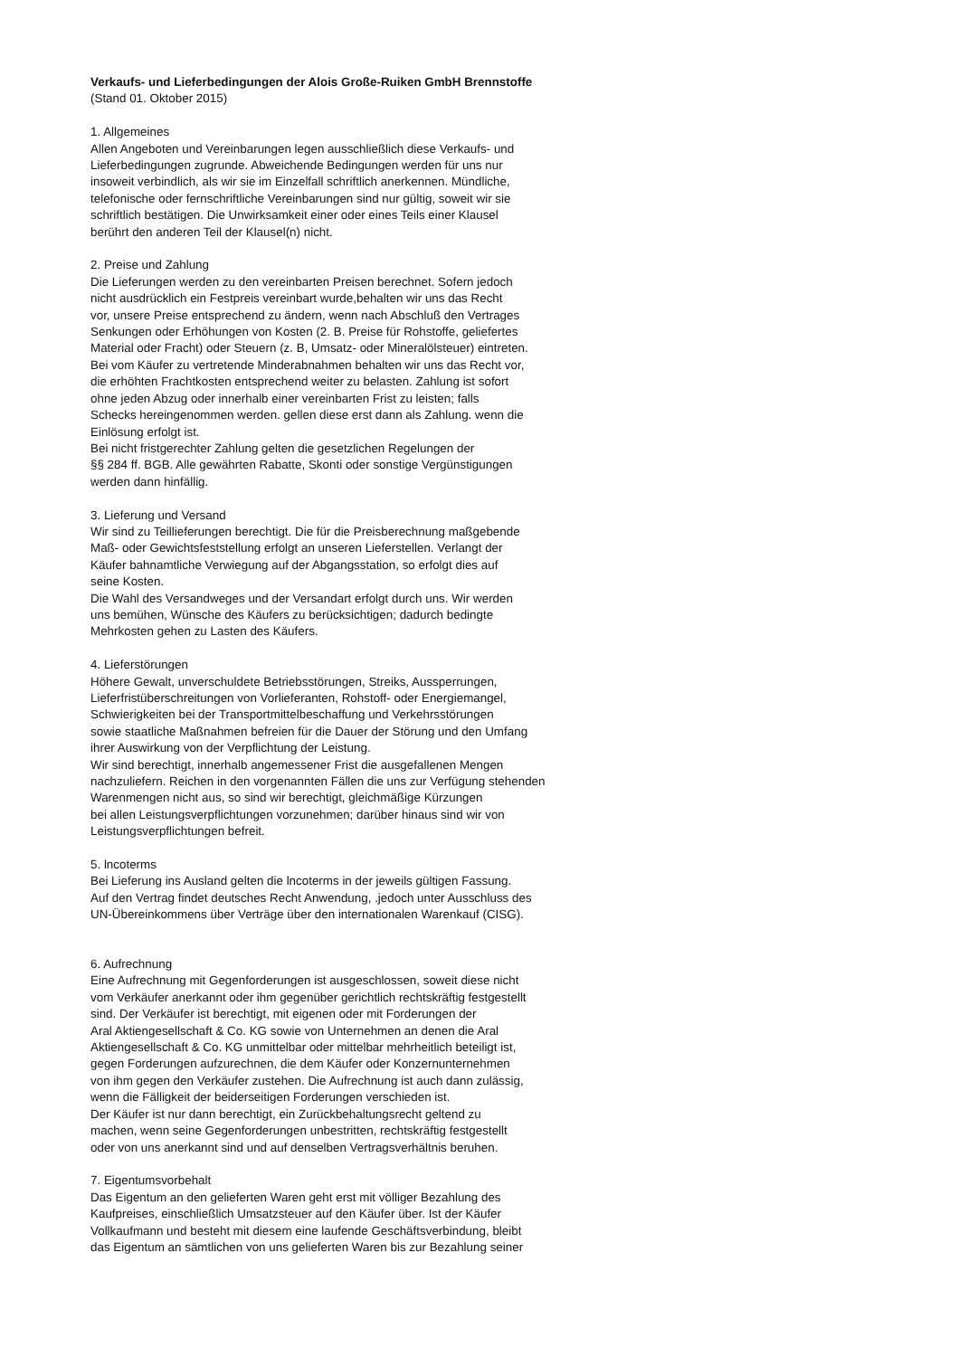Verkaufs- und Lieferbedingungen der Alois Große-Ruiken GmbH Brennstoffe
(Stand 01. Oktober 2015)
1. Allgemeines
Allen Angeboten und Vereinbarungen legen ausschließlich diese Verkaufs- und
Lieferbedingungen zugrunde. Abweichende Bedingungen werden für uns nur
insoweit verbindlich, als wir sie im Einzelfall schriftlich anerkennen. Mündliche,
telefonische oder fernschriftliche Vereinbarungen sind nur gültig, soweit wir sie
schriftlich bestätigen. Die Unwirksamkeit einer oder eines Teils einer Klausel
berührt den anderen Teil der Klausel(n) nicht.
2. Preise und Zahlung
Die Lieferungen werden zu den vereinbarten Preisen berechnet. Sofern jedoch
nicht ausdrücklich ein Festpreis vereinbart wurde,behalten wir uns das Recht
vor, unsere Preise entsprechend zu ändern, wenn nach Abschluß den Vertrages
Senkungen oder Erhöhungen von Kosten (2. B. Preise für Rohstoffe, geliefertes
Material oder Fracht) oder Steuern (z. B, Umsatz- oder Mineralölsteuer) eintreten.
Bei vom Käufer zu vertretende Minderabnahmen behalten wir uns das Recht vor,
die erhöhten Frachtkosten entsprechend weiter zu belasten. Zahlung ist sofort
ohne jeden Abzug oder innerhalb einer vereinbarten Frist zu leisten; falls
Schecks hereingenommen werden. gellen diese erst dann als Zahlung. wenn die
Einlösung erfolgt ist.
Bei nicht fristgerechter Zahlung gelten die gesetzlichen Regelungen der
§§ 284 ff. BGB. Alle gewährten Rabatte, Skonti oder sonstige Vergünstigungen
werden dann hinfällig.
3. Lieferung und Versand
Wir sind zu Teillieferungen berechtigt. Die für die Preisberechnung maßgebende
Maß- oder Gewichtsfeststellung erfolgt an unseren Lieferstellen. Verlangt der
Käufer bahnamtliche Verwiegung auf der Abgangsstation, so erfolgt dies auf
seine Kosten.
Die Wahl des Versandweges und der Versandart erfolgt durch uns. Wir werden
uns bemühen, Wünsche des Käufers zu berücksichtigen; dadurch bedingte
Mehrkosten gehen zu Lasten des Käufers.
4. Lieferstörungen
Höhere Gewalt, unverschuldete Betriebsstörungen, Streiks, Aussperrungen,
Lieferfristüberschreitungen von Vorlieferanten, Rohstoff- oder Energiemangel,
Schwierigkeiten bei der Transportmittelbeschaffung und Verkehrsstörungen
sowie staatliche Maßnahmen befreien für die Dauer der Störung und den Umfang
ihrer Auswirkung von der Verpflichtung der Leistung.
Wir sind berechtigt, innerhalb angemessener Frist die ausgefallenen Mengen
nachzuliefern. Reichen in den vorgenannten Fällen die uns zur Verfügung stehenden
Warenmengen nicht aus, so sind wir berechtigt, gleichmäßige Kürzungen
bei allen Leistungsverpflichtungen vorzunehmen; darüber hinaus sind wir von
Leistungsverpflichtungen befreit.
5. lncoterms
Bei Lieferung ins Ausland gelten die lncoterms in der jeweils gültigen Fassung.
Auf den Vertrag findet deutsches Recht Anwendung, .jedoch unter Ausschluss des
UN-Übereinkommens über Verträge über den internationalen Warenkauf (CISG).
6. Aufrechnung
Eine Aufrechnung mit Gegenforderungen ist ausgeschlossen, soweit diese nicht
vom Verkäufer anerkannt oder ihm gegenüber gerichtlich rechtskräftig festgestellt
sind. Der Verkäufer ist berechtigt, mit eigenen oder mit Forderungen der
Aral Aktiengesellschaft & Co. KG sowie von Unternehmen an denen die Aral
Aktiengesellschaft & Co. KG unmittelbar oder mittelbar mehrheitlich beteiligt ist,
gegen Forderungen aufzurechnen, die dem Käufer oder Konzernunternehmen
von ihm gegen den Verkäufer zustehen. Die Aufrechnung ist auch dann zulässig,
wenn die Fälligkeit der beiderseitigen Forderungen verschieden ist.
Der Käufer ist nur dann berechtigt, ein Zurückbehaltungsrecht geltend zu
machen, wenn seine Gegenforderungen unbestritten, rechtskräftig festgestellt
oder von uns anerkannt sind und auf denselben Vertragsverhältnis beruhen.
7. Eigentumsvorbehalt
Das Eigentum an den gelieferten Waren geht erst mit völliger Bezahlung des
Kaufpreises, einschließlich Umsatzsteuer auf den Käufer über. Ist der Käufer
Vollkaufmann und besteht mit diesem eine laufende Geschäftsverbindung, bleibt
das Eigentum an sämtlichen von uns gelieferten Waren bis zur Bezahlung seiner